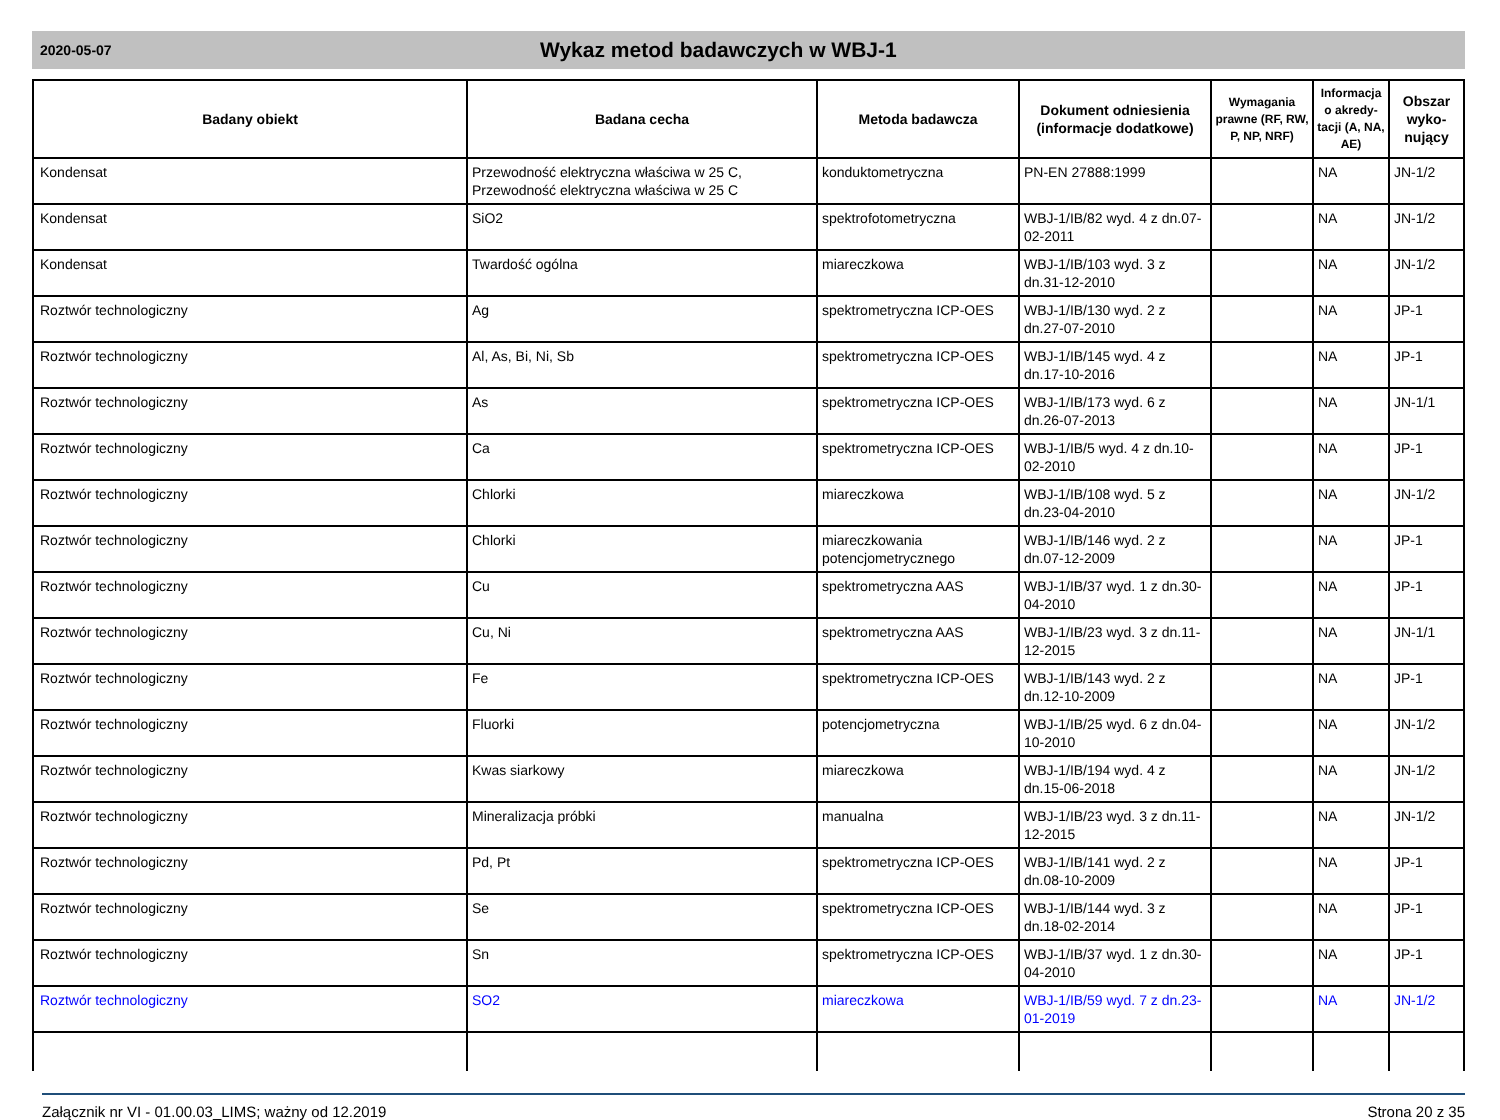2020-05-07
Wykaz metod badawczych w WBJ-1
| Badany obiekt | Badana cecha | Metoda badawcza | Dokument odniesienia (informacje dodatkowe) | Wymagania prawne (RF, RW, P, NP, NRF) | Informacja o akredy-tacji (A, NA, AE) | Obszar wyko-nujący |
| --- | --- | --- | --- | --- | --- | --- |
| Kondensat | Przewodność elektryczna właściwa w 25 C, Przewodność elektryczna właściwa w 25 C | konduktometryczna | PN-EN 27888:1999 | | NA | JN-1/2 |
| Kondensat | SiO2 | spektrofotometryczna | WBJ-1/IB/82 wyd. 4 z dn.07-02-2011 | | NA | JN-1/2 |
| Kondensat | Twardość ogólna | miareczkowa | WBJ-1/IB/103 wyd. 3 z dn.31-12-2010 | | NA | JN-1/2 |
| Roztwór technologiczny | Ag | spektrometryczna ICP-OES | WBJ-1/IB/130 wyd. 2 z dn.27-07-2010 | | NA | JP-1 |
| Roztwór technologiczny | Al, As, Bi, Ni, Sb | spektrometryczna ICP-OES | WBJ-1/IB/145 wyd. 4 z dn.17-10-2016 | | NA | JP-1 |
| Roztwór technologiczny | As | spektrometryczna ICP-OES | WBJ-1/IB/173 wyd. 6 z dn.26-07-2013 | | NA | JN-1/1 |
| Roztwór technologiczny | Ca | spektrometryczna ICP-OES | WBJ-1/IB/5 wyd. 4 z dn.10-02-2010 | | NA | JP-1 |
| Roztwór technologiczny | Chlorki | miareczkowa | WBJ-1/IB/108 wyd. 5 z dn.23-04-2010 | | NA | JN-1/2 |
| Roztwór technologiczny | Chlorki | miareczkowania potencjometrycznego | WBJ-1/IB/146 wyd. 2 z dn.07-12-2009 | | NA | JP-1 |
| Roztwór technologiczny | Cu | spektrometryczna AAS | WBJ-1/IB/37 wyd. 1 z dn.30-04-2010 | | NA | JP-1 |
| Roztwór technologiczny | Cu, Ni | spektrometryczna AAS | WBJ-1/IB/23 wyd. 3 z dn.11-12-2015 | | NA | JN-1/1 |
| Roztwór technologiczny | Fe | spektrometryczna ICP-OES | WBJ-1/IB/143 wyd. 2 z dn.12-10-2009 | | NA | JP-1 |
| Roztwór technologiczny | Fluorki | potencjometryczna | WBJ-1/IB/25 wyd. 6 z dn.04-10-2010 | | NA | JN-1/2 |
| Roztwór technologiczny | Kwas siarkowy | miareczkowa | WBJ-1/IB/194 wyd. 4 z dn.15-06-2018 | | NA | JN-1/2 |
| Roztwór technologiczny | Mineralizacja próbki | manualna | WBJ-1/IB/23 wyd. 3 z dn.11-12-2015 | | NA | JN-1/2 |
| Roztwór technologiczny | Pd, Pt | spektrometryczna ICP-OES | WBJ-1/IB/141 wyd. 2 z dn.08-10-2009 | | NA | JP-1 |
| Roztwór technologiczny | Se | spektrometryczna ICP-OES | WBJ-1/IB/144 wyd. 3 z dn.18-02-2014 | | NA | JP-1 |
| Roztwór technologiczny | Sn | spektrometryczna ICP-OES | WBJ-1/IB/37 wyd. 1 z dn.30-04-2010 | | NA | JP-1 |
| Roztwór technologiczny | SO2 | miareczkowa | WBJ-1/IB/59 wyd. 7 z dn.23-01-2019 | | NA | JN-1/2 |
Załącznik nr VI - 01.00.03_LIMS; ważny od 12.2019 Strona 20 z 35